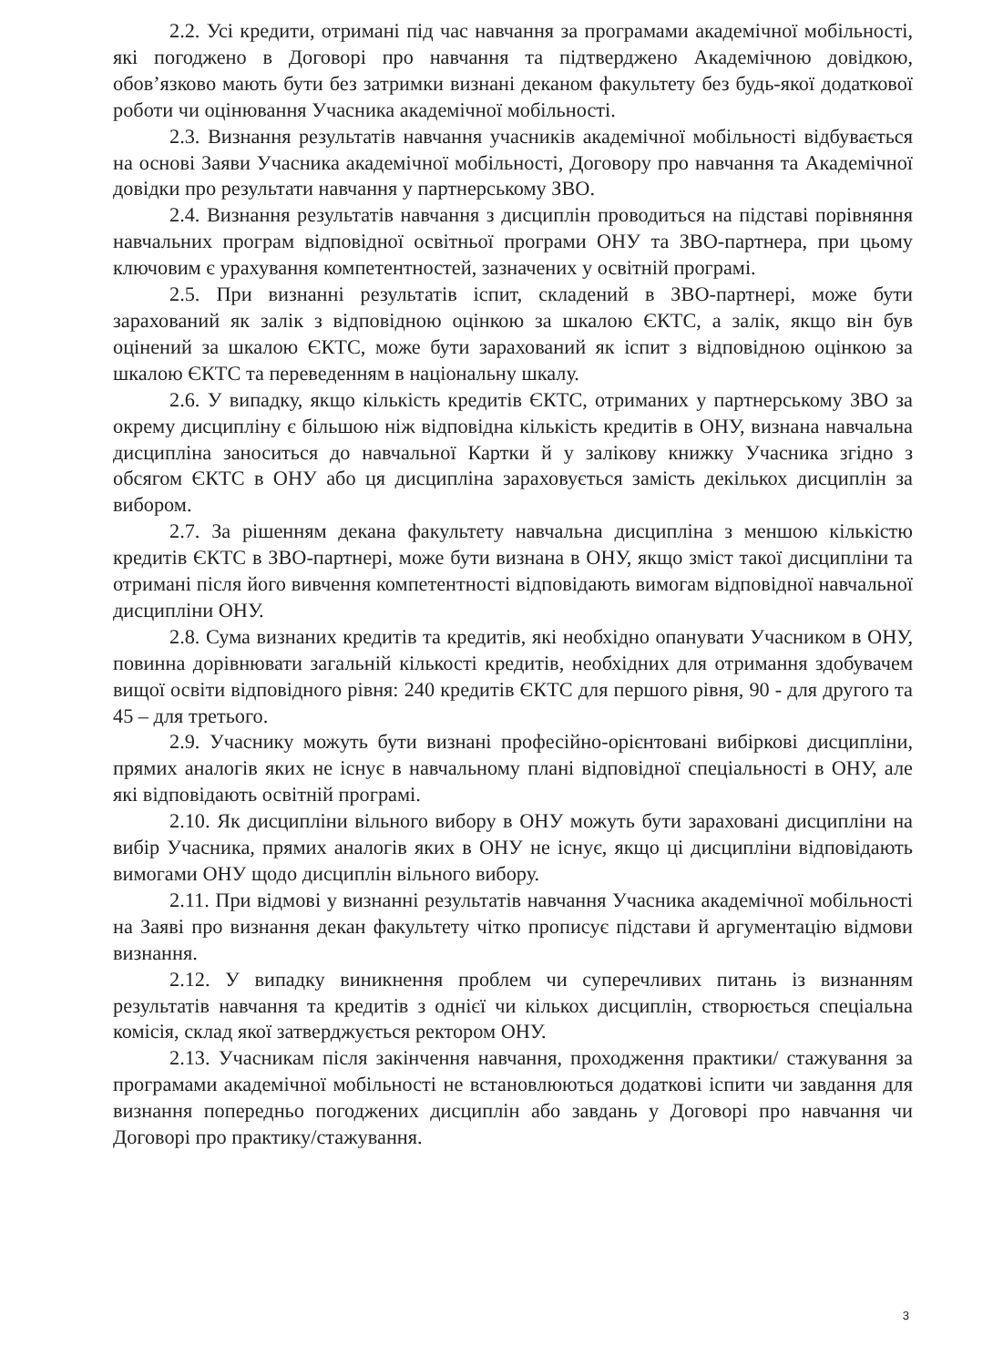2.2. Усі кредити, отримані під час навчання за програмами академічної мобільності, які погоджено в Договорі про навчання та підтверджено Академічною довідкою, обов’язково мають бути без затримки визнані деканом факультету без будь-якої додаткової роботи чи оцінювання Учасника академічної мобільності.
2.3. Визнання результатів навчання учасників академічної мобільності відбувається на основі Заяви Учасника академічної мобільності, Договору про навчання та Академічної довідки про результати навчання у партнерському ЗВО.
2.4. Визнання результатів навчання з дисциплін проводиться на підставі порівняння навчальних програм відповідної освітньої програми ОНУ та ЗВО-партнера, при цьому ключовим є урахування компетентностей, зазначених у освітній програмі.
2.5. При визнанні результатів іспит, складений в ЗВО-партнері, може бути зарахований як залік з відповідною оцінкою за шкалою ЄКТС, а залік, якщо він був оцінений за шкалою ЄКТС, може бути зарахований як іспит з відповідною оцінкою за шкалою ЄКТС та переведенням в національну шкалу.
2.6. У випадку, якщо кількість кредитів ЄКТС, отриманих у партнерському ЗВО за окрему дисципліну є більшою ніж відповідна кількість кредитів в ОНУ, визнана навчальна дисципліна заноситься до навчальної Картки й у залікову книжку Учасника згідно з обсягом ЄКТС в ОНУ або ця дисципліна зараховується замість декількох дисциплін за вибором.
2.7. За рішенням декана факультету навчальна дисципліна з меншою кількістю кредитів ЄКТС в ЗВО-партнері, може бути визнана в ОНУ, якщо зміст такої дисципліни та отримані після його вивчення компетентності відповідають вимогам відповідної навчальної дисципліни ОНУ.
2.8. Сума визнаних кредитів та кредитів, які необхідно опанувати Учасником в ОНУ, повинна дорівнювати загальній кількості кредитів, необхідних для отримання здобувачем вищої освіти відповідного рівня: 240 кредитів ЄКТС для першого рівня, 90 - для другого та 45 – для третього.
2.9. Учаснику можуть бути визнані професійно-орієнтовані вибіркові дисципліни, прямих аналогів яких не існує в навчальному плані відповідної спеціальності в ОНУ, але які відповідають освітній програмі.
2.10. Як дисципліни вільного вибору в ОНУ можуть бути зараховані дисципліни на вибір Учасника, прямих аналогів яких в ОНУ не існує, якщо ці дисципліни відповідають вимогами ОНУ щодо дисциплін вільного вибору.
2.11. При відмові у визнанні результатів навчання Учасника академічної мобільності на Заяві про визнання декан факультету чітко прописує підстави й аргументацію відмови визнання.
2.12. У випадку виникнення проблем чи суперечливих питань із визнанням результатів навчання та кредитів з однієї чи кількох дисциплін, створюється спеціальна комісія, склад якої затверджується ректором ОНУ.
2.13. Учасникам після закінчення навчання, проходження практики/ стажування за програмами академічної мобільності не встановлюються додаткові іспити чи завдання для визнання попередньо погоджених дисциплін або завдань у Договорі про навчання чи Договорі про практику/стажування.
3